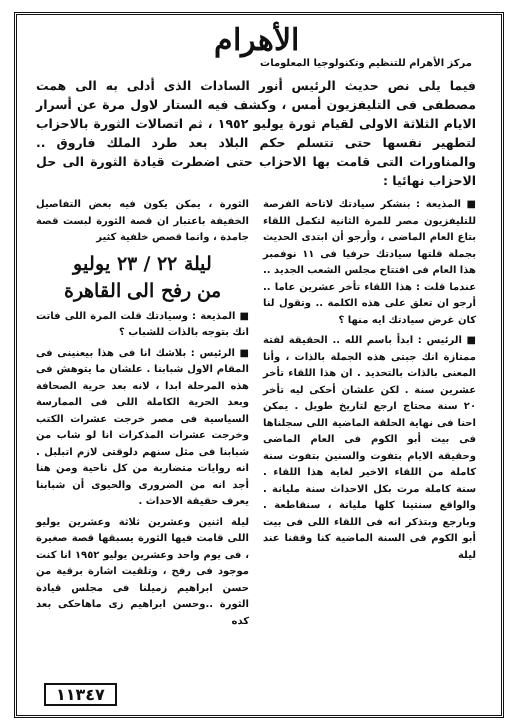الأهرام
مركز الأهرام للتنظيم وتكنولوجيا المعلومات
فيما يلى نص حديث الرئيس أنور السادات الذى أدلى به الى همت مصطفى فى التليفزيون أمس ، وكشف فيه الستار لاول مرة عن أسرار الايام الثلاثة الاولى لقيام ثورة يوليو ١٩٥٢ ، ثم اتصالات الثورة بالاحزاب لتطهير نفسها حتى تتسلم حكم البلاد بعد طرد الملك فاروق .. والمناورات التى قامت بها الاحزاب حتى اضطرت قيادة الثورة الى حل الاحزاب نهائيا :
■ المذيعة : بنشكر سيادتك لاتاحة الفرصة للتليفزيون مصر للمرة الثانية لتكمل اللقاء بتاع العام الماضى ، وأرجو أن ابتدى الحديث بجملة قلتها سيادتك حرفيا فى ١١ نوفمبر هذا العام فى افتتاح مجلس الشعب الجديد .. عندما قلت : هذا اللقاء تأخر عشرين عاما .. أرجو ان تعلق على هذه الكلمة .. وتقول لنا كان غرض سيادتك ايه منها ؟
■ الرئيس : ابدأ باسم الله .. الحقيقة لفتة ممتازة انك جبتى هذه الجملة بالذات ، وأنا المعنى بالذات بالتحديد . ان هذا اللقاء تأخر عشرين سنة . لكن علشان أحكى ليه تأخر ٢٠ سنة محتاج ارجع لتاريخ طويل . يمكن احنا فى نهاية الحلقة الماضية اللى سجلناها فى بيت أبو الكوم فى العام الماضى وحقيقة الايام بتفوت والسنين بتفوت سنة كاملة من اللقاء الاخير لغاية هذا اللقاء . سنة كاملة مرت بكل الاحداث سنة مليانة . والواقع سنتينا كلها مليانة ، سنقاطعة . وبارجع وبتذكر انه فى اللقاء اللى فى بيت أبو الكوم فى السنة الماضية كنا وقفنا عند ليلة
الثورة ، يمكن يكون فيه بعض التفاصيل الخفيفة باعتبار ان قصة الثورة لبست قصة جامدة ، وانما قصص خلفية كثير
ليلة ٢٢ / ٢٣ يوليو
من رفح الى القاهرة
■ المذيعة : وسيادتك قلت المرة اللى فاتت انك بتوجه بالذات للشباب ؟
■ الرئيس : بلاشك انا فى هذا بيعنينى فى المقام الاول شبابنا . علشان ما يتوهش فى هذه المرحلة ابدا ، لانه بعد حرية الصحافة وبعد الحرية الكاملة اللى فى الممارسة السياسية فى مصر خرجت عشرات الكتب وخرجت عشرات المذكرات انا لو شاب من شبابنا فى مثل سنهم دلوقتى لازم اتبلبل . انه روايات متضاربة من كل ناحية ومن هنا أجد انه من الضرورى والحيوى أن شبابنا يعرف حقيقة الاحداث .
ليلة اثنين وعشرين ثلاثة وعشرين يوليو اللى قامت فيها الثورة يسبقها قصة صغيرة ، فى يوم واحد وعشرين يوليو ١٩٥٢ انا كنت موجود فى رفح ، وتلقيت اشارة برقية من حسن ابراهيم زميلنا فى مجلس قيادة الثورة ..وحسن ابراهيم زى ماهاحكى بعد كده
١١٣٤٧